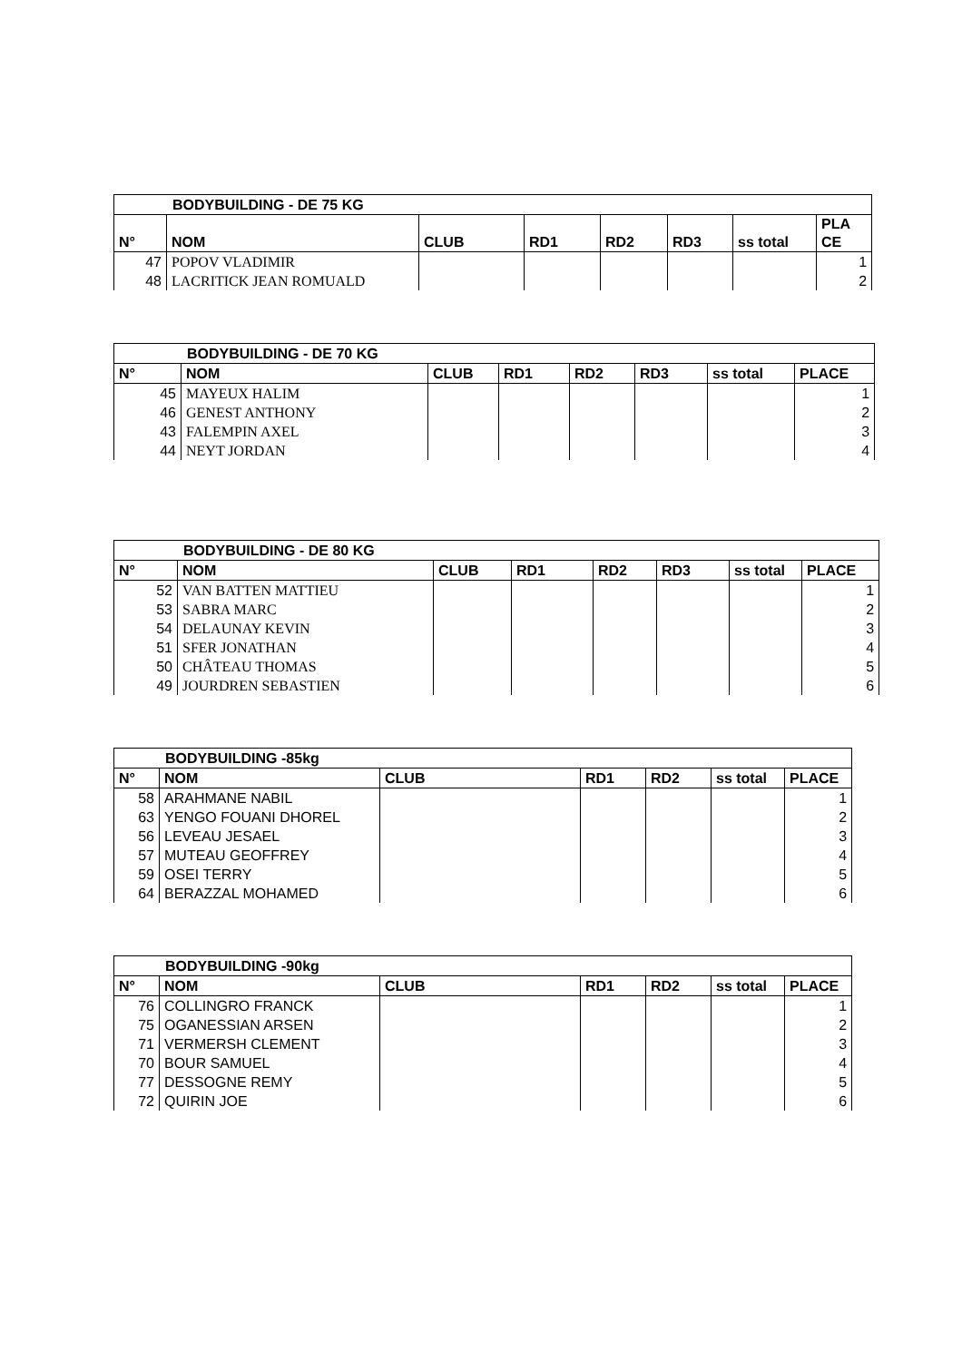| BODYBUILDING - DE 75 KG | | | | | | | |
| --- | --- | --- | --- | --- | --- | --- | --- |
| N° | NOM | CLUB | RD1 | RD2 | RD3 | ss total | PLA CE |
| 47 | POPOV VLADIMIR | | | | | | 1 |
| 48 | LACRITICK JEAN ROMUALD | | | | | | 2 |
| BODYBUILDING - DE 70 KG | | | | | | | |
| --- | --- | --- | --- | --- | --- | --- | --- |
| N° | NOM | CLUB | RD1 | RD2 | RD3 | ss total | PLACE |
| 45 | MAYEUX HALIM | | | | | | 1 |
| 46 | GENEST ANTHONY | | | | | | 2 |
| 43 | FALEMPIN AXEL | | | | | | 3 |
| 44 | NEYT JORDAN | | | | | | 4 |
| BODYBUILDING - DE 80 KG | | | | | | | |
| --- | --- | --- | --- | --- | --- | --- | --- |
| N° | NOM | CLUB | RD1 | RD2 | RD3 | ss total | PLACE |
| 52 | VAN BATTEN MATTIEU | | | | | | 1 |
| 53 | SABRA MARC | | | | | | 2 |
| 54 | DELAUNAY KEVIN | | | | | | 3 |
| 51 | SFER JONATHAN | | | | | | 4 |
| 50 | CHÂTEAU THOMAS | | | | | | 5 |
| 49 | JOURDREN SEBASTIEN | | | | | | 6 |
| BODYBUILDING -85kg | | | | | | |
| --- | --- | --- | --- | --- | --- | --- |
| N° | NOM | CLUB | RD1 | RD2 | ss total | PLACE |
| 58 | ARAHMANE NABIL | | | | | 1 |
| 63 | YENGO FOUANI DHOREL | | | | | 2 |
| 56 | LEVEAU JESAEL | | | | | 3 |
| 57 | MUTEAU GEOFFREY | | | | | 4 |
| 59 | OSEI TERRY | | | | | 5 |
| 64 | BERAZZAL MOHAMED | | | | | 6 |
| BODYBUILDING -90kg | | | | | | |
| --- | --- | --- | --- | --- | --- | --- |
| N° | NOM | CLUB | RD1 | RD2 | ss total | PLACE |
| 76 | COLLINGRO FRANCK | | | | | 1 |
| 75 | OGANESSIAN ARSEN | | | | | 2 |
| 71 | VERMERSH CLEMENT | | | | | 3 |
| 70 | BOUR SAMUEL | | | | | 4 |
| 77 | DESSOGNE REMY | | | | | 5 |
| 72 | QUIRIN JOE | | | | | 6 |